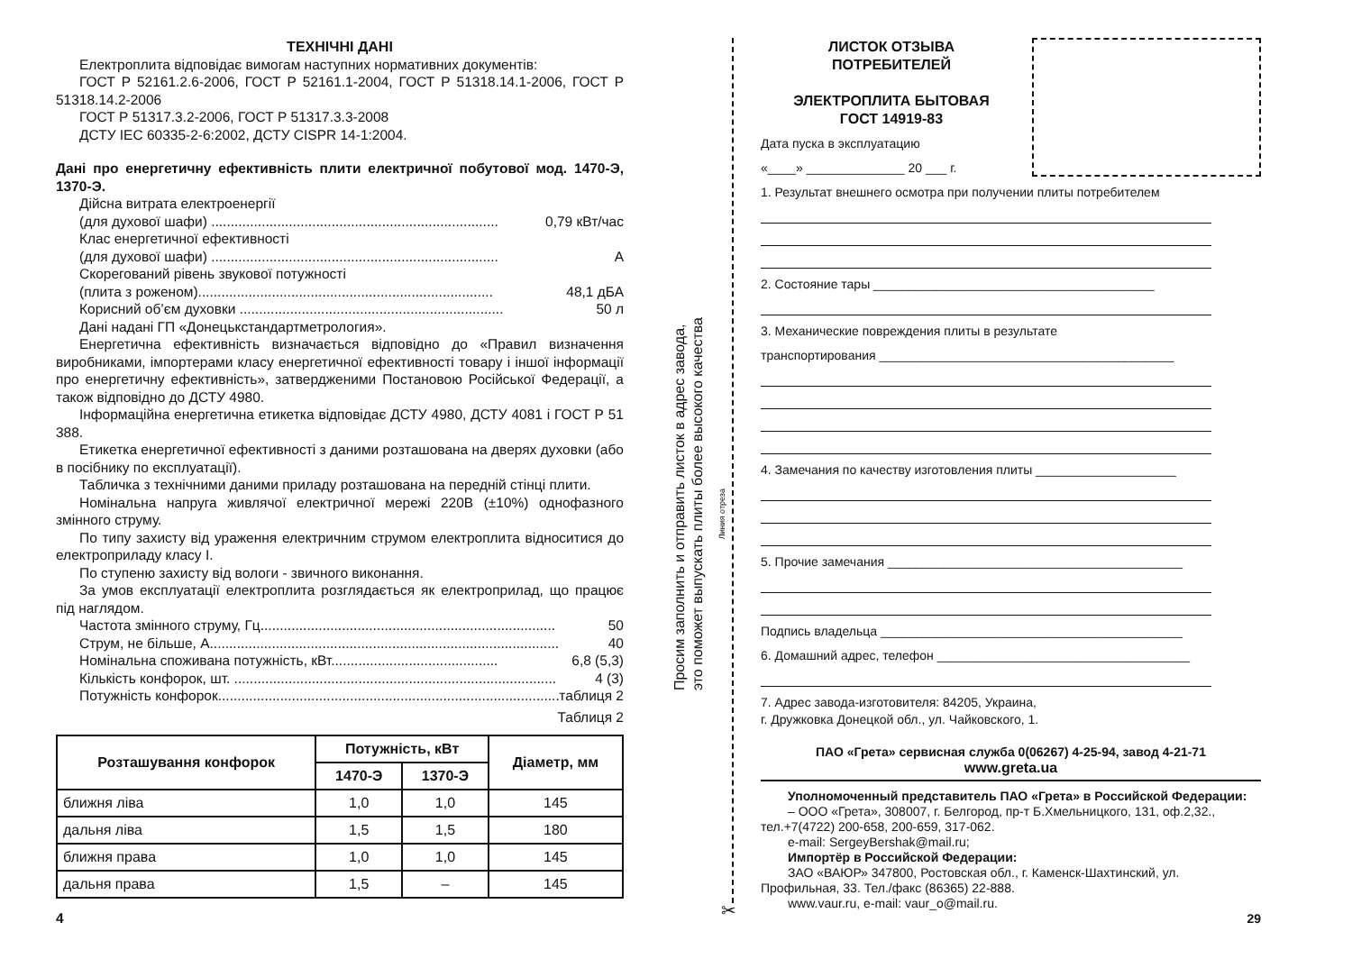ТЕХНІЧНІ ДАНІ
Електроплита відповідає вимогам наступних нормативних документів:
ГОСТ Р 52161.2.6-2006, ГОСТ Р 52161.1-2004, ГОСТ Р 51318.14.1-2006, ГОСТ Р 51318.14.2-2006
ГОСТ Р 51317.3.2-2006, ГОСТ Р 51317.3.3-2008
ДСТУ IEC 60335-2-6:2002, ДСТУ CISPR 14-1:2004.
Дані про енергетичну ефективність плити електричної побутової мод. 1470-Э, 1370-Э.
Дійсна витрата електроенергії
(для духової шафи) .......................................................................... 0,79 кВт/час
Клас енергетичної ефективності
(для духової шафи) .......................................................................... А
Скорегований рівень звукової потужності
(плита з роженом)............................................................................ 48,1 дБА
Корисний об’єм духовки .................................................................... 50 л
Дані надані ГП «Донецькстандартметрология».
Енергетична ефективність визначається відповідно до «Правил визначення виробниками, імпортерами класу енергетичної ефективності товару і іншої інформації про енергетичну ефективність», затвердженими Постановою Російської Федерації, а також відповідно до ДСТУ 4980.
Інформаційна енергетична етикетка відповідає ДСТУ 4980, ДСТУ 4081 і ГОСТ Р 51 388.
Етикетка енергетичної ефективності з даними розташована на дверях духовки (або в посібнику по експлуатації).
Табличка з технічними даними приладу розташована на передній стінці плити.
Номінальна напруга живлячої електричної мережі 220В (±10%) однофазного змінного струму.
По типу захисту від ураження електричним струмом електроплита відноситися до електроприладу класу I.
По ступеню захисту від вологи - звичного виконання.
За умов експлуатації електроплита розглядається як електроприлад, що працює під наглядом.
Частота змінного струму, Гц............................................................................ 50
Струм, не більше, А.......................................................................................... 40
Номінальна споживана потужність, кВт........................................... 6,8 (5,3)
Кількість конфорок, шт. ................................................................................... 4 (3)
Потужність конфорок.......................................................................................... таблиця 2
Таблиця 2
| Розташування конфорок | Потужність, кВт | | Діаметр, мм |
| --- | --- | --- | --- |
| | 1470-Э | 1370-Э | |
| ближня ліва | 1,0 | 1,0 | 145 |
| дальня ліва | 1,5 | 1,5 | 180 |
| ближня права | 1,0 | 1,0 | 145 |
| дальня права | 1,5 | – | 145 |
4
Просим заполнить и отправить листок в адрес завода,
это поможет выпускать плиты более высокого качества
Линия отреза
✂
ЛИСТОК ОТЗЫВА
ПОТРЕБИТЕЛЕЙ
ЭЛЕКТРОПЛИТА БЫТОВАЯ
ГОСТ 14919-83
Дата пуска в эксплуатацию
«____» ______________ 20 ___ г.
1. Результат внешнего осмотра при получении плиты потребителем
2. Состояние тары ________________________________________
3. Механические повреждения плиты в результате
транспортирования __________________________________________
4. Замечания по качеству изготовления плиты ____________________
5. Прочие замечания __________________________________________
Подпись владельца ___________________________________________
6. Домашний адрес, телефон ____________________________________
7. Адрес завода-изготовителя: 84205, Украина,
г. Дружковка Донецкой обл., ул. Чайковского, 1.
ПАО «Грета» сервисная служба 0(06267) 4-25-94, завод 4-21-71
www.greta.ua
Уполномоченный представитель ПАО «Грета» в Российской Федерации:
– ООО «Грета», 308007, г. Белгород, пр-т Б.Хмельницкого, 131, оф.2,32., тел.+7(4722) 200-658, 200-659, 317-062.
e-mail: SergeyBershak@mail.ru;
Импортёр в Российской Федерации:
ЗАО «ВАЮР» 347800, Ростовская обл., г. Каменск-Шахтинский, ул. Профильная, 33. Тел./факс (86365) 22-888.
www.vaur.ru, e-mail: vaur_o@mail.ru.
29